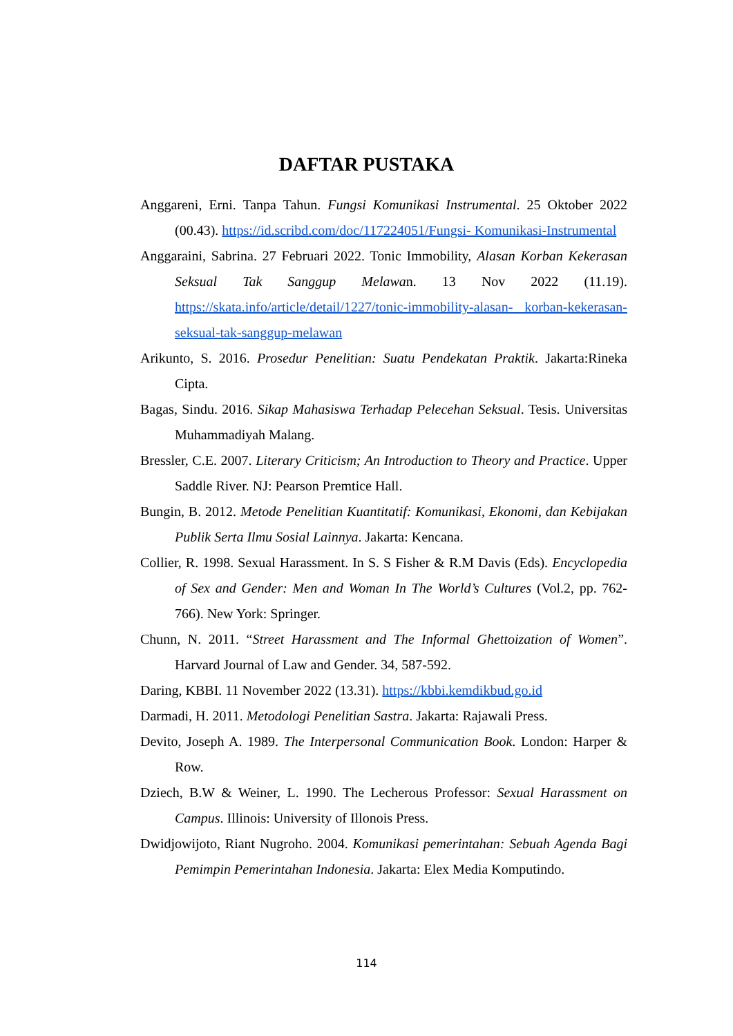DAFTAR PUSTAKA
Anggareni, Erni. Tanpa Tahun. Fungsi Komunikasi Instrumental. 25 Oktober 2022 (00.43). https://id.scribd.com/doc/117224051/Fungsi- Komunikasi-Instrumental
Anggaraini, Sabrina. 27 Februari 2022. Tonic Immobility, Alasan Korban Kekerasan Seksual Tak Sanggup Melawan. 13 Nov 2022 (11.19). https://skata.info/article/detail/1227/tonic-immobility-alasan- korban-kekerasan-seksual-tak-sanggup-melawan
Arikunto, S. 2016. Prosedur Penelitian: Suatu Pendekatan Praktik. Jakarta:Rineka Cipta.
Bagas, Sindu. 2016. Sikap Mahasiswa Terhadap Pelecehan Seksual. Tesis. Universitas Muhammadiyah Malang.
Bressler, C.E. 2007. Literary Criticism; An Introduction to Theory and Practice. Upper Saddle River. NJ: Pearson Premtice Hall.
Bungin, B. 2012. Metode Penelitian Kuantitatif: Komunikasi, Ekonomi, dan Kebijakan Publik Serta Ilmu Sosial Lainnya. Jakarta: Kencana.
Collier, R. 1998. Sexual Harassment. In S. S Fisher & R.M Davis (Eds). Encyclopedia of Sex and Gender: Men and Woman In The World’s Cultures (Vol.2, pp. 762-766). New York: Springer.
Chunn, N. 2011. “Street Harassment and The Informal Ghettoization of Women”. Harvard Journal of Law and Gender. 34, 587-592.
Daring, KBBI. 11 November 2022 (13.31). https://kbbi.kemdikbud.go.id
Darmadi, H. 2011. Metodologi Penelitian Sastra. Jakarta: Rajawali Press.
Devito, Joseph A. 1989. The Interpersonal Communication Book. London: Harper & Row.
Dziech, B.W & Weiner, L. 1990. The Lecherous Professor: Sexual Harassment on Campus. Illinois: University of Illonois Press.
Dwidjowijoto, Riant Nugroho. 2004. Komunikasi pemerintahan: Sebuah Agenda Bagi Pemimpin Pemerintahan Indonesia. Jakarta: Elex Media Komputindo.
114